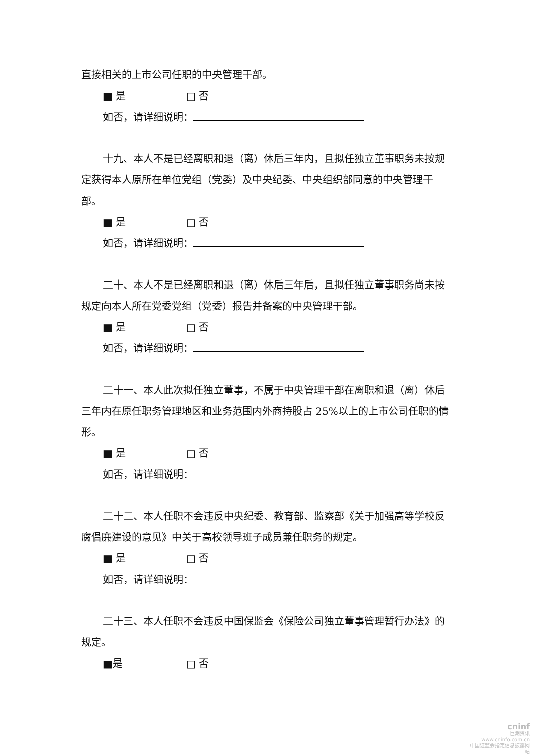直接相关的上市公司任职的中央管理干部。
■ 是 □ 否
如否，请详细说明：
十九、本人不是已经离职和退（离）休后三年内，且拟任独立董事职务未按规定获得本人原所在单位党组（党委）及中央纪委、中央组织部同意的中央管理干部。
■ 是 □ 否
如否，请详细说明：
二十、本人不是已经离职和退（离）休后三年后，且拟任独立董事职务尚未按规定向本人所在党委党组（党委）报告并备案的中央管理干部。
■ 是 □ 否
如否，请详细说明：
二十一、本人此次拟任独立董事，不属于中央管理干部在离职和退（离）休后三年内在原任职务管理地区和业务范围内外商持股占 25%以上的上市公司任职的情形。
■ 是 □ 否
如否，请详细说明：
二十二、本人任职不会违反中央纪委、教育部、监察部《关于加强高等学校反腐倡廉建设的意见》中关于高校领导班子成员兼任职务的规定。
■ 是 □ 否
如否，请详细说明：
二十三、本人任职不会违反中国保监会《保险公司独立董事管理暂行办法》的规定。
■是 □ 否
cninf
巨潮资讯
www.cninfo.com.cn
中国证监会指定信息披露网站